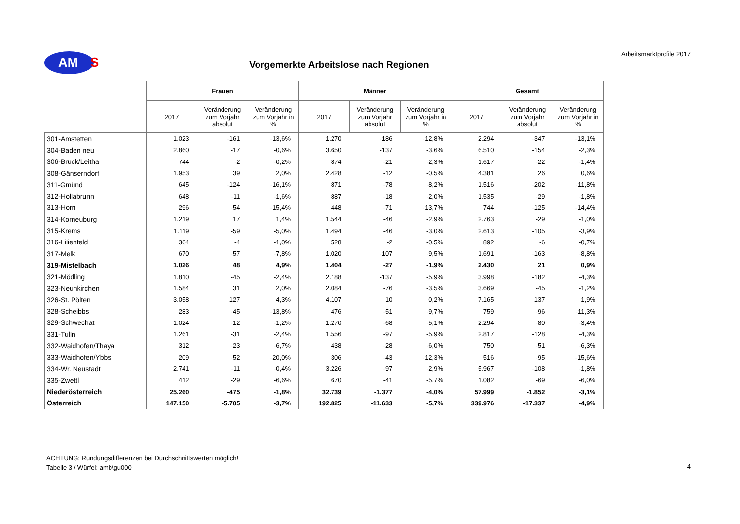AM
S
Arbeitsmarktprofile 2017
Vorgemerkte Arbeitslose nach Regionen
| | Frauen | | | Männer | | | Gesamt | | |
| --- | --- | --- | --- | --- | --- | --- | --- | --- | --- |
| | 2017 | Veränderung zum Vorjahr absolut | Veränderung zum Vorjahr in % | 2017 | Veränderung zum Vorjahr absolut | Veränderung zum Vorjahr in % | 2017 | Veränderung zum Vorjahr absolut | Veränderung zum Vorjahr in % |
| 301-Amstetten | 1.023 | -161 | -13,6% | 1.270 | -186 | -12,8% | 2.294 | -347 | -13,1% |
| 304-Baden neu | 2.860 | -17 | -0,6% | 3.650 | -137 | -3,6% | 6.510 | -154 | -2,3% |
| 306-Bruck/Leitha | 744 | -2 | -0,2% | 874 | -21 | -2,3% | 1.617 | -22 | -1,4% |
| 308-Gänserndorf | 1.953 | 39 | 2,0% | 2.428 | -12 | -0,5% | 4.381 | 26 | 0,6% |
| 311-Gmünd | 645 | -124 | -16,1% | 871 | -78 | -8,2% | 1.516 | -202 | -11,8% |
| 312-Hollabrunn | 648 | -11 | -1,6% | 887 | -18 | -2,0% | 1.535 | -29 | -1,8% |
| 313-Horn | 296 | -54 | -15,4% | 448 | -71 | -13,7% | 744 | -125 | -14,4% |
| 314-Korneuburg | 1.219 | 17 | 1,4% | 1.544 | -46 | -2,9% | 2.763 | -29 | -1,0% |
| 315-Krems | 1.119 | -59 | -5,0% | 1.494 | -46 | -3,0% | 2.613 | -105 | -3,9% |
| 316-Lilienfeld | 364 | -4 | -1,0% | 528 | -2 | -0,5% | 892 | -6 | -0,7% |
| 317-Melk | 670 | -57 | -7,8% | 1.020 | -107 | -9,5% | 1.691 | -163 | -8,8% |
| 319-Mistelbach | 1.026 | 48 | 4,9% | 1.404 | -27 | -1,9% | 2.430 | 21 | 0,9% |
| 321-Mödling | 1.810 | -45 | -2,4% | 2.188 | -137 | -5,9% | 3.998 | -182 | -4,3% |
| 323-Neunkirchen | 1.584 | 31 | 2,0% | 2.084 | -76 | -3,5% | 3.669 | -45 | -1,2% |
| 326-St. Pölten | 3.058 | 127 | 4,3% | 4.107 | 10 | 0,2% | 7.165 | 137 | 1,9% |
| 328-Scheibbs | 283 | -45 | -13,8% | 476 | -51 | -9,7% | 759 | -96 | -11,3% |
| 329-Schwechat | 1.024 | -12 | -1,2% | 1.270 | -68 | -5,1% | 2.294 | -80 | -3,4% |
| 331-Tulln | 1.261 | -31 | -2,4% | 1.556 | -97 | -5,9% | 2.817 | -128 | -4,3% |
| 332-Waidhofen/Thaya | 312 | -23 | -6,7% | 438 | -28 | -6,0% | 750 | -51 | -6,3% |
| 333-Waidhofen/Ybbs | 209 | -52 | -20,0% | 306 | -43 | -12,3% | 516 | -95 | -15,6% |
| 334-Wr. Neustadt | 2.741 | -11 | -0,4% | 3.226 | -97 | -2,9% | 5.967 | -108 | -1,8% |
| 335-Zwettl | 412 | -29 | -6,6% | 670 | -41 | -5,7% | 1.082 | -69 | -6,0% |
| Niederösterreich | 25.260 | -475 | -1,8% | 32.739 | -1.377 | -4,0% | 57.999 | -1.852 | -3,1% |
| Österreich | 147.150 | -5.705 | -3,7% | 192.825 | -11.633 | -5,7% | 339.976 | -17.337 | -4,9% |
ACHTUNG: Rundungsdifferenzen bei Durchschnittswerten möglich!
Tabelle 3 / Würfel: amb\gu000
4